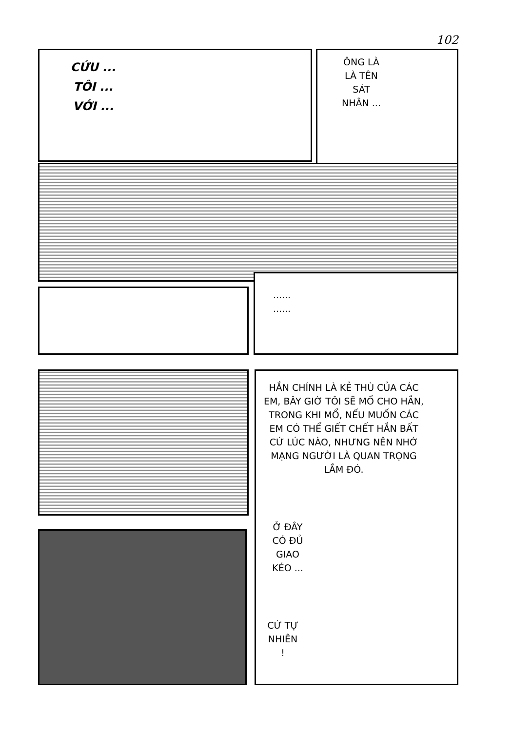102
CỨU ...
TÔI ...
VỚI ...
ÔNG LÀ
LÀ TÊN
SÁT
NHÂN ...
...... ......
HẮN CHÍNH LÀ KẺ THÙ CỦA CÁC EM, BÂY GIỜ TÔI SẼ MỔ CHO HẮN, TRONG KHI MỔ, NẾU MUỐN CÁC EM CÓ THỂ GIẾT CHẾT HẮN BẤT CỨ LÚC NÀO, NHƯNG NÊN NHỚ MẠNG NGƯỜI LÀ QUAN TRỌNG LẮM ĐÓ.
Ở ĐÂY
CÓ ĐỦ
GIAO
KÉO ...
CỨ TỰ
NHIÊN
!